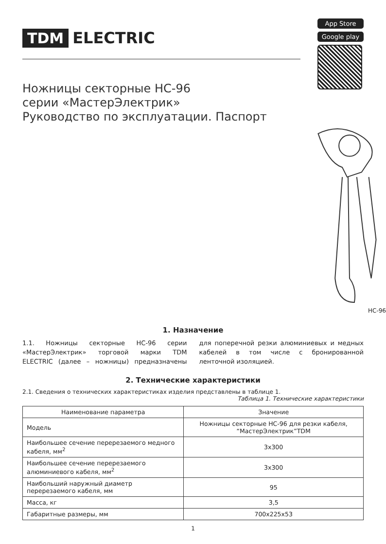TDM ELECTRIC
App Store
Google play
Ножницы секторные НС-96
серии «МастерЭлектрик»
Руководство по эксплуатации. Паспорт
НС-96
1. Назначение
1.1. Ножницы секторные НС-96 серии «МастерЭлектрик» торговой марки TDM ELECTRIC (далее – ножницы) предназначены для поперечной резки алюминиевых и медных кабелей в том числе с бронированной ленточной изоляцией.
2. Технические характеристики
2.1. Сведения о технических характеристиках изделия представлены в таблице 1.
Таблица 1. Технические характеристики
| Наименование параметра | Значение |
| --- | --- |
| Модель | Ножницы секторные НС-96 для резки кабеля, “МастерЭлектрик”TDM |
| Наибольшее сечение перерезаемого медного кабеля, мм<sup>2</sup> | 3х300 |
| Наибольшее сечение перерезаемого алюминиевого кабеля, мм<sup>2</sup> | 3х300 |
| Наибольший наружный диаметр перерезаемого кабеля, мм | 95 |
| Масса, кг | 3,5 |
| Габаритные размеры, мм | 700х225х53 |
1